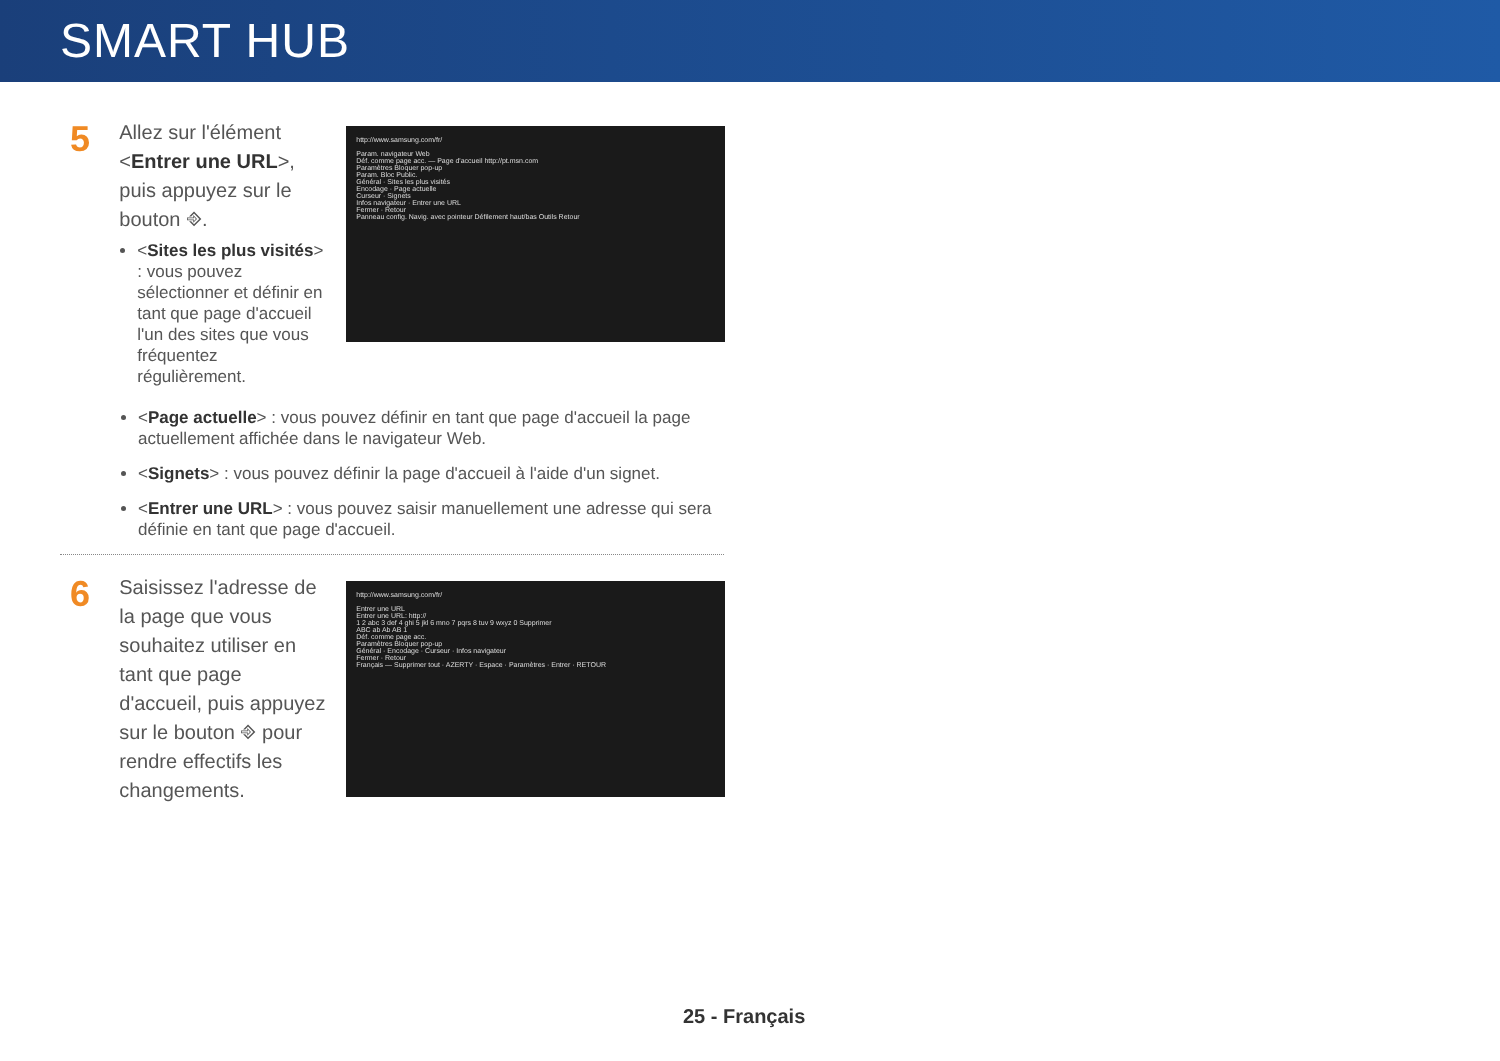SMART HUB
5
Allez sur l'élément <Entrer une URL>, puis appuyez sur le bouton ⎆.
<Sites les plus visités> : vous pouvez sélectionner et définir en tant que page d'accueil l'un des sites que vous fréquentez régulièrement.
http://www.samsung.com/fr/
Param. navigateur Web
Déf. comme page acc. — Page d'accueil http://pt.msn.com
Paramètres Bloquer pop-up
Param. Bloc Public.
Général · Sites les plus visités
Encodage · Page actuelle
Curseur · Signets
Infos navigateur · Entrer une URL
Fermer · Retour
Panneau config. Navig. avec pointeur Défilement haut/bas Outils Retour
<Page actuelle> : vous pouvez définir en tant que page d'accueil la page actuellement affichée dans le navigateur Web.
<Signets> : vous pouvez définir la page d'accueil à l'aide d'un signet.
<Entrer une URL> : vous pouvez saisir manuellement une adresse qui sera définie en tant que page d'accueil.
6
Saisissez l'adresse de la page que vous souhaitez utiliser en tant que page d'accueil, puis appuyez sur le bouton ⎆ pour rendre effectifs les changements.
http://www.samsung.com/fr/
Entrer une URL
Entrer une URL: http://
1 2 abc 3 def 4 ghi 5 jkl 6 mno 7 pqrs 8 tuv 9 wxyz 0 Supprimer
ABC ab Ab AB 1
Déf. comme page acc.
Paramètres Bloquer pop-up
Général · Encodage · Curseur · Infos navigateur
Fermer · Retour
Français — Supprimer tout · AZERTY · Espace · Paramètres · Entrer · RETOUR
25 - Français